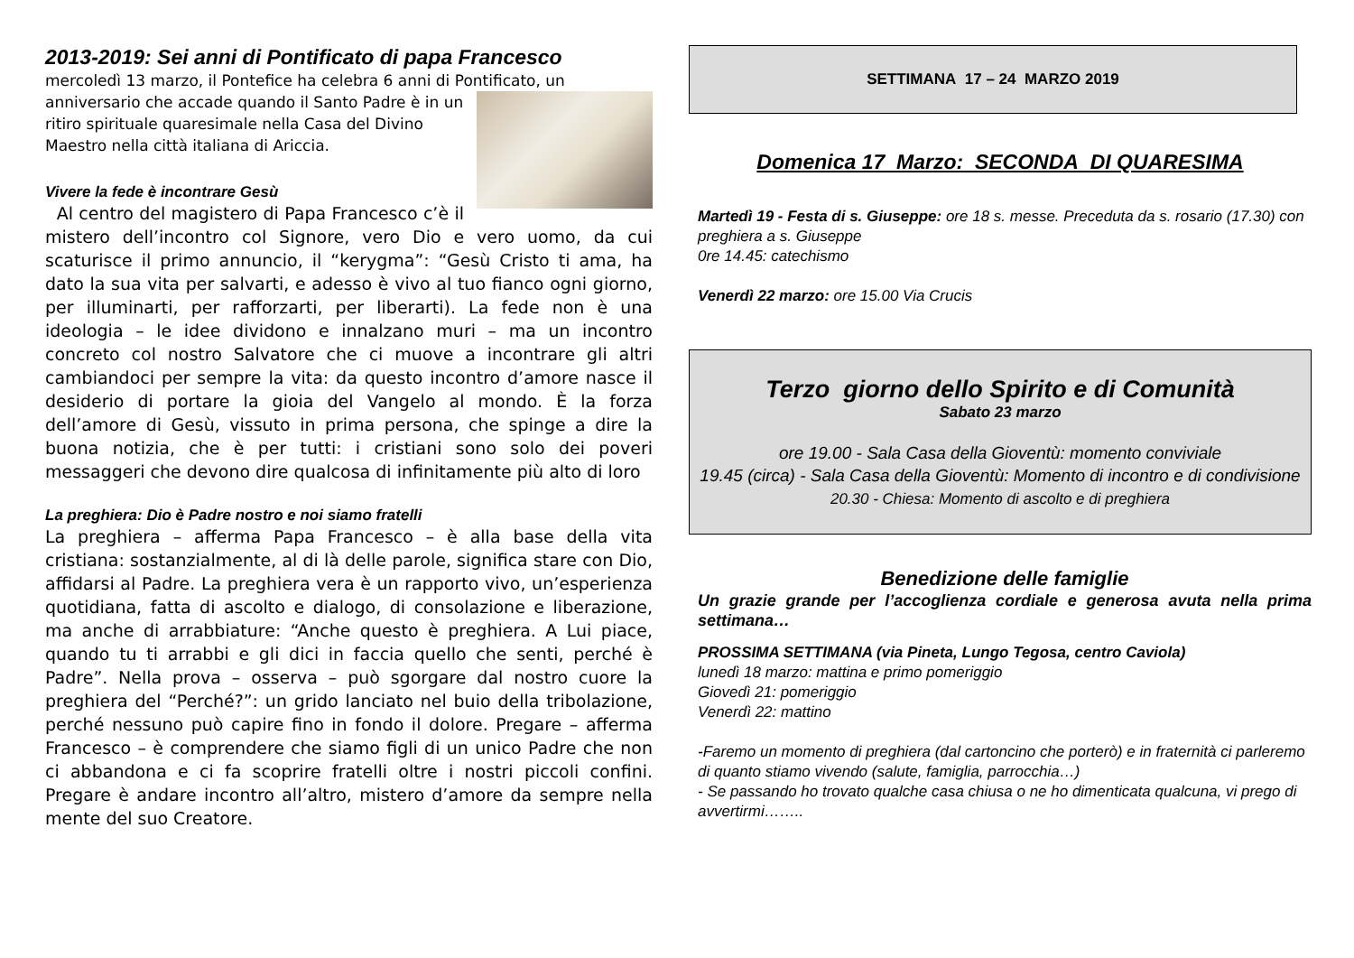2013-2019: Sei anni di Pontificato di papa Francesco
mercoledì 13 marzo, il Pontefice ha celebra 6 anni di Pontificato, un
anniversario che accade quando il Santo Padre è in un ritiro spirituale quaresimale nella Casa del Divino Maestro nella città italiana di Ariccia.
Vivere la fede è incontrare Gesù
Al centro del magistero di Papa Francesco c’è il mistero dell’incontro col Signore, vero Dio e vero uomo, da cui scaturisce il primo annuncio, il “kerygma”: “Gesù Cristo ti ama, ha dato la sua vita per salvarti, e adesso è vivo al tuo fianco ogni giorno, per illuminarti, per rafforzarti, per liberarti). La fede non è una ideologia – le idee dividono e innalzano muri – ma un incontro concreto col nostro Salvatore che ci muove a incontrare gli altri cambiandoci per sempre la vita: da questo incontro d’amore nasce il desiderio di portare la gioia del Vangelo al mondo. È la forza dell’amore di Gesù, vissuto in prima persona, che spinge a dire la buona notizia, che è per tutti: i cristiani sono solo dei poveri messaggeri che devono dire qualcosa di infinitamente più alto di loro
La preghiera: Dio è Padre nostro e noi siamo fratelli
La preghiera – afferma Papa Francesco – è alla base della vita cristiana: sostanzialmente, al di là delle parole, significa stare con Dio, affidarsi al Padre. La preghiera vera è un rapporto vivo, un’esperienza quotidiana, fatta di ascolto e dialogo, di consolazione e liberazione, ma anche di arrabbiature: “Anche questo è preghiera. A Lui piace, quando tu ti arrabbi e gli dici in faccia quello che senti, perché è Padre”. Nella prova – osserva – può sgorgare dal nostro cuore la preghiera del “Perché?”: un grido lanciato nel buio della tribolazione, perché nessuno può capire fino in fondo il dolore. Pregare – afferma Francesco – è comprendere che siamo figli di un unico Padre che non ci abbandona e ci fa scoprire fratelli oltre i nostri piccoli confini. Pregare è andare incontro all’altro, mistero d’amore da sempre nella mente del suo Creatore.
SETTIMANA 17 – 24 MARZO 2019
Domenica 17 Marzo: SECONDA DI QUARESIMA
Martedì 19 - Festa di s. Giuseppe: ore 18 s. messe. Preceduta da s. rosario (17.30) con preghiera a s. Giuseppe
0re 14.45: catechismo
Venerdì 22 marzo: ore 15.00 Via Crucis
Terzo giorno dello Spirito e di Comunità
Sabato 23 marzo
ore 19.00 - Sala Casa della Gioventù: momento conviviale
19.45 (circa) - Sala Casa della Gioventù: Momento di incontro e di condivisione
20.30 - Chiesa: Momento di ascolto e di preghiera
Benedizione delle famiglie
Un grazie grande per l’accoglienza cordiale e generosa avuta nella prima settimana…
PROSSIMA SETTIMANA (via Pineta, Lungo Tegosa, centro Caviola)
lunedì 18 marzo: mattina e primo pomeriggio
Giovedì 21: pomeriggio
Venerdì 22: mattino
-Faremo un momento di preghiera (dal cartoncino che porterò) e in fraternità ci parleremo di quanto stiamo vivendo (salute, famiglia, parrocchia…)
- Se passando ho trovato qualche casa chiusa o ne ho dimenticata qualcuna, vi prego di avvertirmi……..